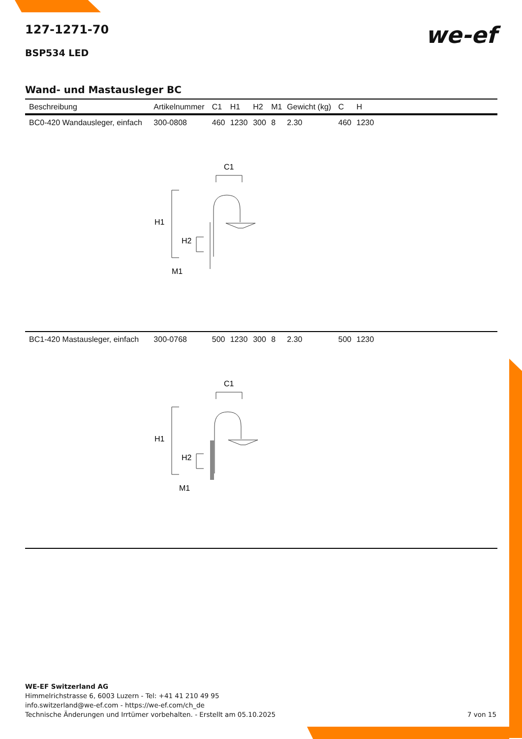we-ef
127-1271-70
BSP534 LED
Wand- und Mastausleger BC
| Beschreibung | Artikelnummer | C1 | H1 | H2 | M1 | Gewicht (kg) | C | H | |
| --- | --- | --- | --- | --- | --- | --- | --- | --- | --- |
| BC0-420 Wandausleger, einfach | 300-0808 | 460 | 1230 | 300 | 8 | 2.30 | 460 | 1230 | |
| C1 H1 H2 M1 | | | | | | | | | |
| BC1-420 Mastausleger, einfach | 300-0768 | 500 | 1230 | 300 | 8 | 2.30 | 500 | 1230 | |
| C1 H1 H2 M1 | | | | | | | | | |
WE-EF Switzerland AG
Himmelrichstrasse 6, 6003 Luzern - Tel: +41 41 210 49 95
info.switzerland@we-ef.com - https://we-ef.com/ch_de
Technische Änderungen und Irrtümer vorbehalten. - Erstellt am 05.10.2025 7 von 15